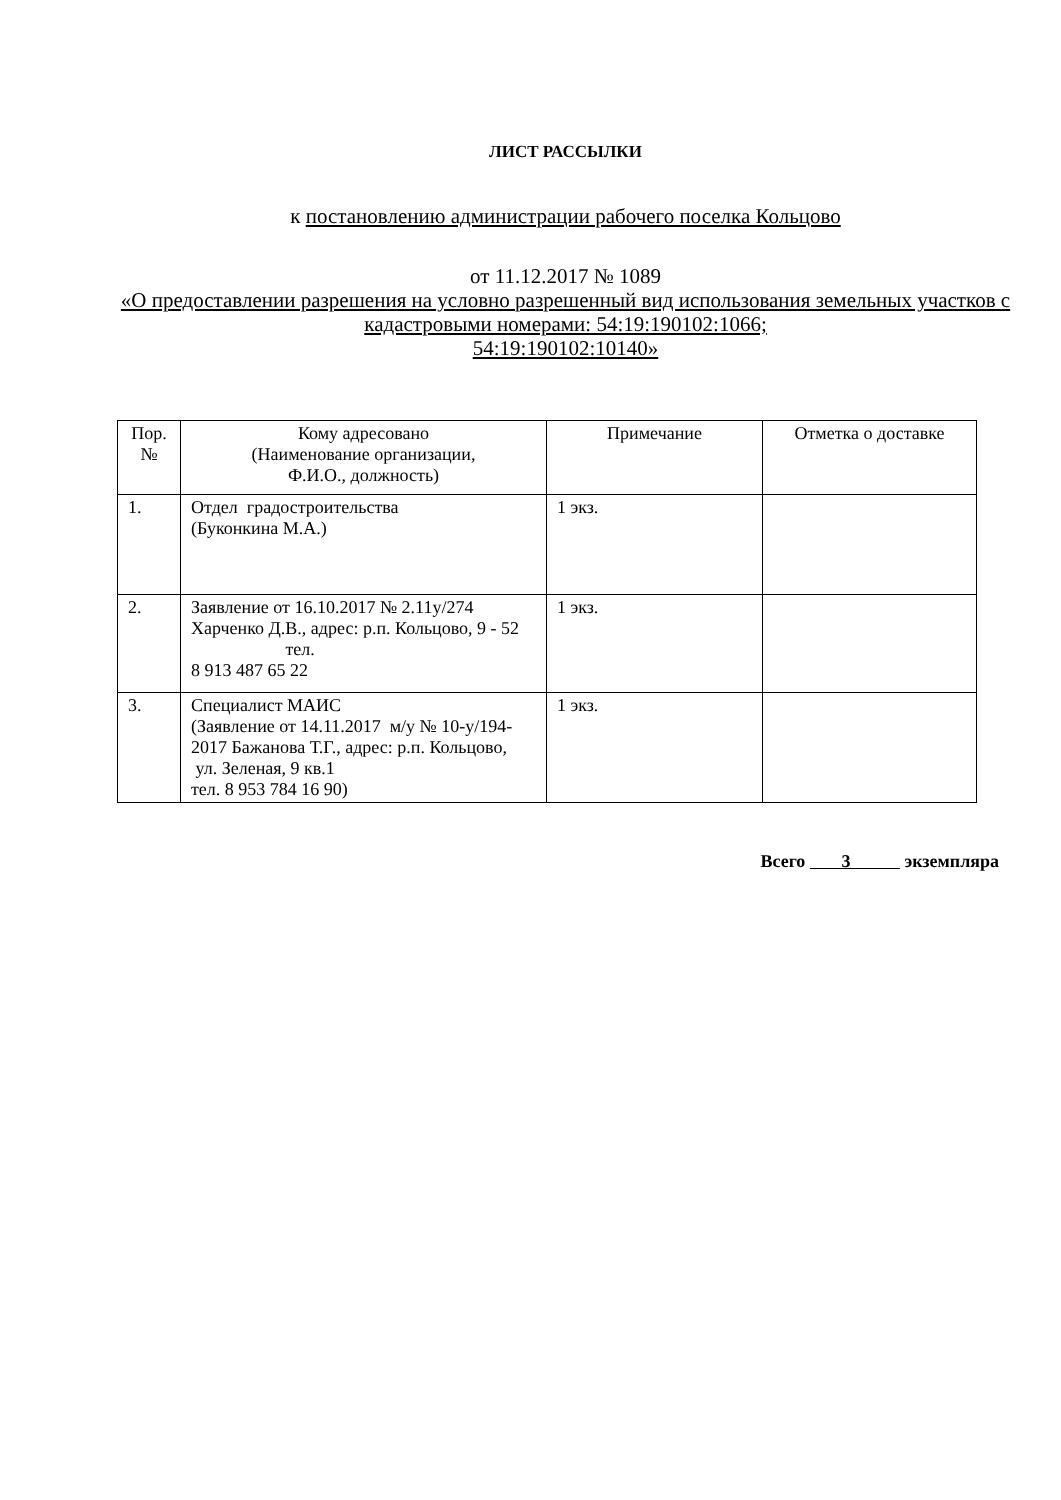ЛИСТ РАССЫЛКИ
к постановлению администрации рабочего поселка Кольцово
от 11.12.2017 № 1089
«О предоставлении разрешения на условно разрешенный вид использования земельных участков с кадастровыми номерами: 54:19:190102:1066;
54:19:190102:10140»
| Пор. № | Кому адресовано (Наименование организации, Ф.И.О., должность) | Примечание | Отметка о доставке |
| 1. | Отдел градостроительства (Буконкина М.А.) | 1 экз. | |
| 2. | Заявление от 16.10.2017 № 2.11у/274 Харченко Д.В., адрес: р.п. Кольцово, 9 - 52 тел. 8 913 487 65 22 | 1 экз. | |
| 3. | Специалист МАИС (Заявление от 14.11.2017 м/у № 10-у/194-2017 Бажанова Т.Г., адрес: р.п. Кольцово, ул. Зеленая, 9 кв.1 тел. 8 953 784 16 90) | 1 экз. | |
Всего 3 экземпляра